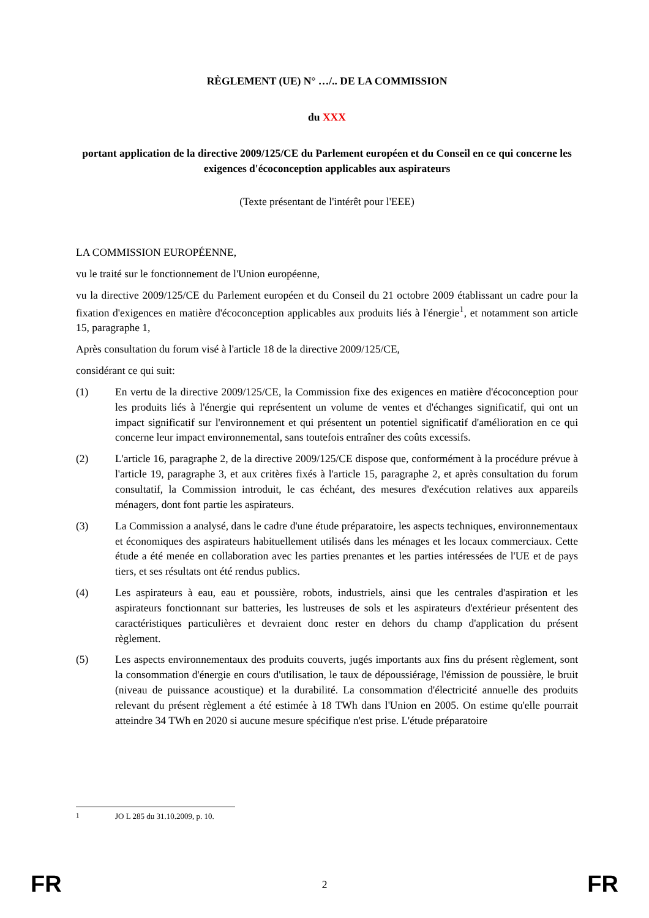RÈGLEMENT (UE) N° …/.. DE LA COMMISSION
du XXX
portant application de la directive 2009/125/CE du Parlement européen et du Conseil en ce qui concerne les exigences d'écoconception applicables aux aspirateurs
(Texte présentant de l'intérêt pour l'EEE)
LA COMMISSION EUROPÉENNE,
vu le traité sur le fonctionnement de l'Union européenne,
vu la directive 2009/125/CE du Parlement européen et du Conseil du 21 octobre 2009 établissant un cadre pour la fixation d'exigences en matière d'écoconception applicables aux produits liés à l'énergie<sup>1</sup>, et notamment son article 15, paragraphe 1,
Après consultation du forum visé à l'article 18 de la directive 2009/125/CE,
considérant ce qui suit:
(1) En vertu de la directive 2009/125/CE, la Commission fixe des exigences en matière d'écoconception pour les produits liés à l'énergie qui représentent un volume de ventes et d'échanges significatif, qui ont un impact significatif sur l'environnement et qui présentent un potentiel significatif d'amélioration en ce qui concerne leur impact environnemental, sans toutefois entraîner des coûts excessifs.
(2) L'article 16, paragraphe 2, de la directive 2009/125/CE dispose que, conformément à la procédure prévue à l'article 19, paragraphe 3, et aux critères fixés à l'article 15, paragraphe 2, et après consultation du forum consultatif, la Commission introduit, le cas échéant, des mesures d'exécution relatives aux appareils ménagers, dont font partie les aspirateurs.
(3) La Commission a analysé, dans le cadre d'une étude préparatoire, les aspects techniques, environnementaux et économiques des aspirateurs habituellement utilisés dans les ménages et les locaux commerciaux. Cette étude a été menée en collaboration avec les parties prenantes et les parties intéressées de l'UE et de pays tiers, et ses résultats ont été rendus publics.
(4) Les aspirateurs à eau, eau et poussière, robots, industriels, ainsi que les centrales d'aspiration et les aspirateurs fonctionnant sur batteries, les lustreuses de sols et les aspirateurs d'extérieur présentent des caractéristiques particulières et devraient donc rester en dehors du champ d'application du présent règlement.
(5) Les aspects environnementaux des produits couverts, jugés importants aux fins du présent règlement, sont la consommation d'énergie en cours d'utilisation, le taux de dépoussiérage, l'émission de poussière, le bruit (niveau de puissance acoustique) et la durabilité. La consommation d'électricité annuelle des produits relevant du présent règlement a été estimée à 18 TWh dans l'Union en 2005. On estime qu'elle pourrait atteindre 34 TWh en 2020 si aucune mesure spécifique n'est prise. L'étude préparatoire
<sup>1</sup> JO L 285 du 31.10.2009, p. 10.
FR 2 FR